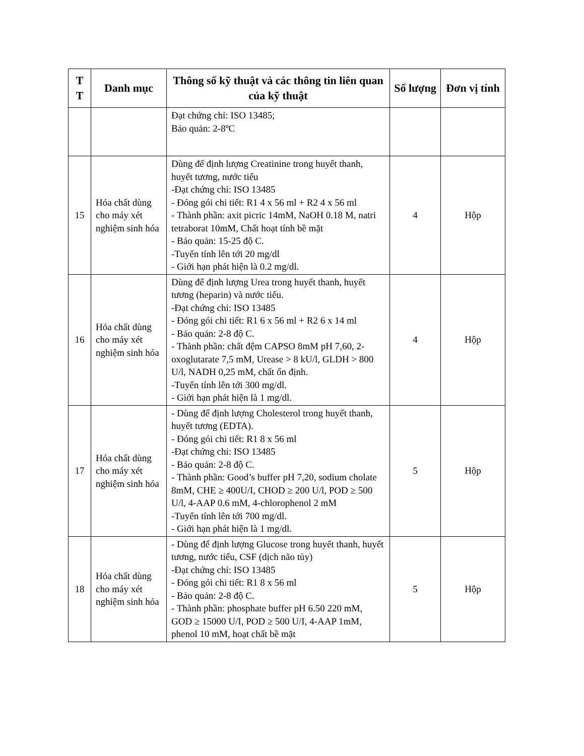| T T | Danh mục | Thông số kỹ thuật và các thông tin liên quan của kỹ thuật | Số lượng | Đơn vị tính |
| --- | --- | --- | --- | --- |
| | | Đạt chứng chỉ: ISO 13485; Bảo quản: 2-8ºC | | |
| 15 | Hóa chất dùng cho máy xét nghiệm sinh hóa | Dùng để định lượng Creatinine trong huyết thanh, huyết tương, nước tiểu -Đạt chứng chỉ: ISO 13485 - Đóng gói chi tiết: R1 4 x 56 ml + R2 4 x 56 ml - Thành phần: axit picric 14mM, NaOH 0.18 M, natri tetraborat 10mM, Chất hoạt tính bề mặt - Bảo quản: 15-25 độ C. -Tuyến tính lên tới 20 mg/dl - Giới hạn phát hiện là 0.2 mg/dl. | 4 | Hộp |
| 16 | Hóa chất dùng cho máy xét nghiệm sinh hóa | Dùng để định lượng Urea trong huyết thanh, huyết tương (heparin) và nước tiểu. -Đạt chứng chỉ: ISO 13485 - Đóng gói chi tiết: R1 6 x 56 ml + R2 6 x 14 ml - Bảo quản: 2-8 độ C. - Thành phần: chất đệm CAPSO 8mM pH 7,60, 2-oxoglutarate 7,5 mM, Urease > 8 kU/l, GLDH > 800 U/l, NADH 0,25 mM, chất ổn định. -Tuyến tính lên tới 300 mg/dl. - Giới hạn phát hiện là 1 mg/dl. | 4 | Hộp |
| 17 | Hóa chất dùng cho máy xét nghiệm sinh hóa | - Dùng để định lượng Cholesterol trong huyết thanh, huyết tương (EDTA). - Đóng gói chi tiết: R1 8 x 56 ml -Đạt chứng chỉ: ISO 13485 - Bảo quản: 2-8 độ C. - Thành phần: Good’s buffer pH 7,20, sodium cholate 8mM, CHE ≥ 400U/I, CHOD ≥ 200 U/l, POD ≥ 500 U/l, 4-AAP 0.6 mM, 4-chlorophenol 2 mM -Tuyến tính lên tới 700 mg/dl. - Giới hạn phát hiện là 1 mg/dl. | 5 | Hộp |
| 18 | Hóa chất dùng cho máy xét nghiệm sinh hóa | - Dùng để định lượng Glucose trong huyết thanh, huyết tương, nước tiểu, CSF (dịch não tủy) -Đạt chứng chỉ: ISO 13485 - Đóng gói chi tiết: R1 8 x 56 ml - Bảo quản: 2-8 độ C. - Thành phần: phosphate buffer pH 6.50 220 mM, GOD ≥ 15000 U/I, POD ≥ 500 U/I, 4-AAP 1mM, phenol 10 mM, hoạt chất bề mặt | 5 | Hộp |